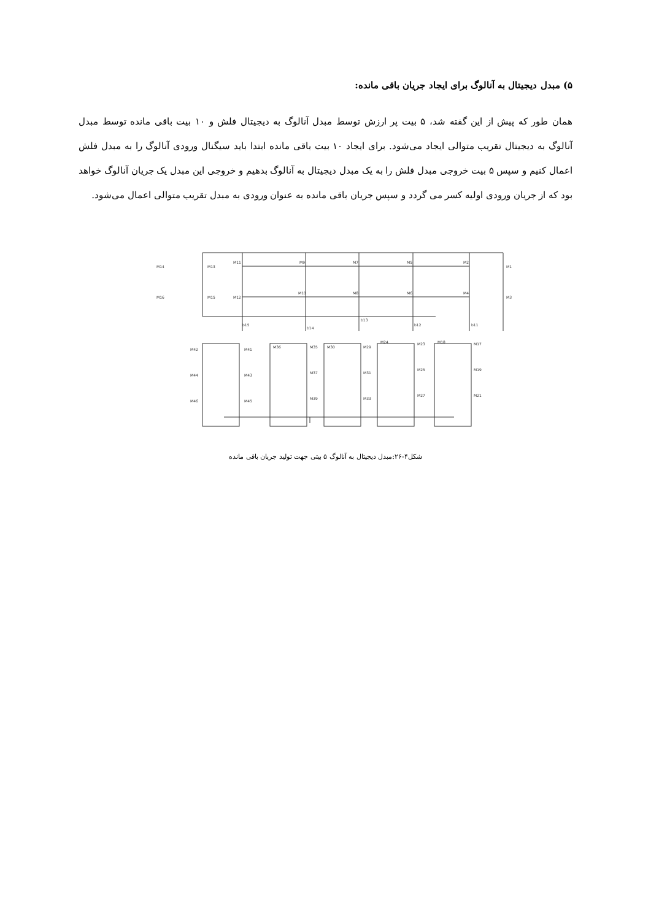۵) مبدل دیجیتال به آنالوگ برای ایجاد جریان باقی مانده:
همان طور که پیش از این گفته شد، ۵ بیت پر ارزش توسط مبدل آنالوگ به دیجیتال فلش و ۱۰ بیت باقی مانده توسط مبدل آنالوگ به دیجیتال تقریب متوالی ایجاد می‌شود. برای ایجاد ۱۰ بیت باقی مانده ابتدا باید سیگنال ورودی آنالوگ را به مبدل فلش اعمال کنیم و سپس ۵ بیت خروجی مبدل فلش را به یک مبدل دیجیتال به آنالوگ بدهیم و خروجی این مبدل یک جریان آنالوگ خواهد بود که از جریان ورودی اولیه کسر می گردد و سپس جریان باقی مانده به عنوان ورودی به مبدل تقریب متوالی اعمال می‌شود.
M14
M13
M11
M9
M7
M5
M2
M1
M16
M15
M12
M10
M8
M6
M4
M3
b15
b14
b13
b12
b11
M42
M41
M36
M35
M30
M29
M24
M23
M18
M17
M44
M43
M37
M31
M25
M19
M46
M45
M39
M33
M27
M21
شکل۴-۲۶:مبدل دیجیتال به آنالوگ ۵ بیتی جهت تولید جریان باقی مانده